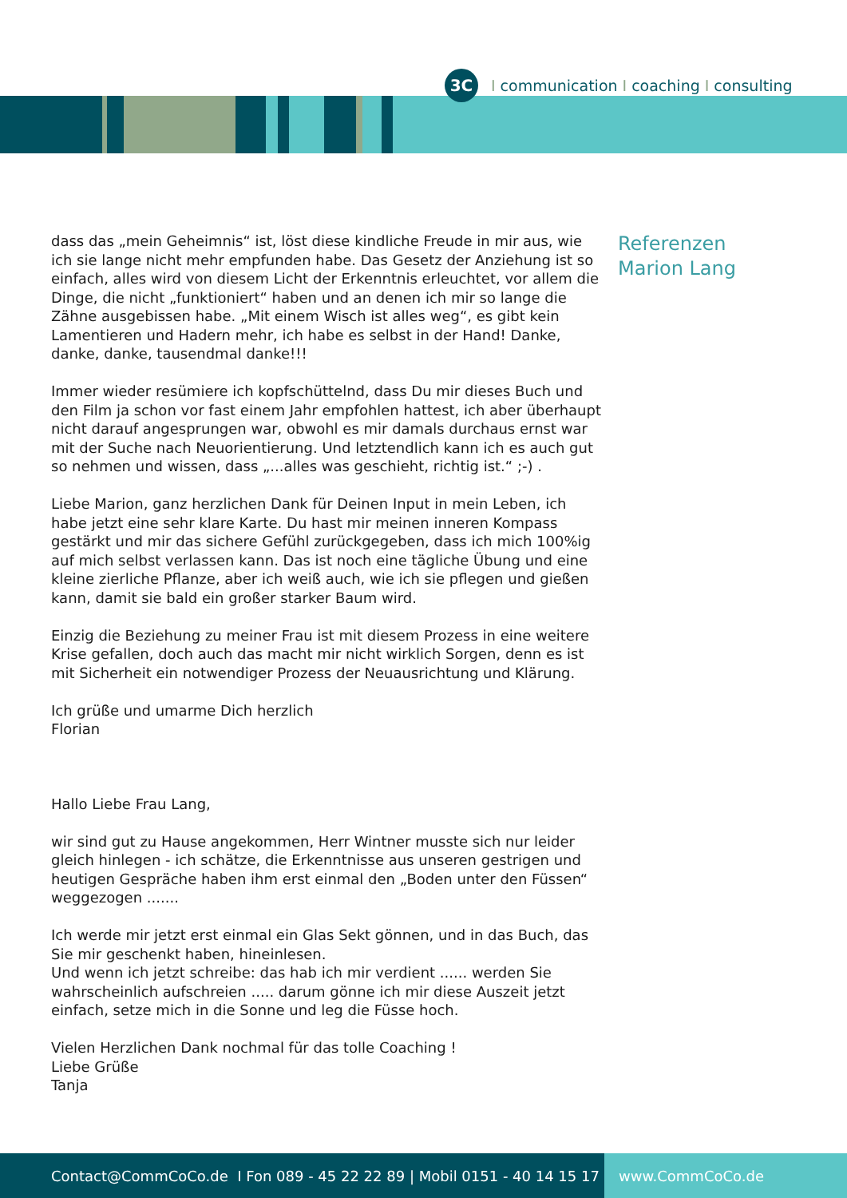3C I communication I coaching I consulting
dass das „mein Geheimnis“ ist, löst diese kindliche Freude in mir aus, wie ich sie lange nicht mehr empfunden habe. Das Gesetz der Anziehung ist so einfach, alles wird von diesem Licht der Erkenntnis erleuchtet, vor allem die Dinge, die nicht „funktioniert“ haben und an denen ich mir so lange die Zähne ausgebissen habe. „Mit einem Wisch ist alles weg“, es gibt kein Lamentieren und Hadern mehr, ich habe es selbst in der Hand! Danke, danke, danke, tausendmal danke!!!
Immer wieder resümiere ich kopfschüttelnd, dass Du mir dieses Buch und den Film ja schon vor fast einem Jahr empfohlen hattest, ich aber überhaupt nicht darauf angesprungen war, obwohl es mir damals durchaus ernst war mit der Suche nach Neuorientierung. Und letztendlich kann ich es auch gut so nehmen und wissen, dass „...alles was geschieht, richtig ist.“ ;-) .
Liebe Marion, ganz herzlichen Dank für Deinen Input in mein Leben, ich habe jetzt eine sehr klare Karte. Du hast mir meinen inneren Kompass gestärkt und mir das sichere Gefühl zurückgegeben, dass ich mich 100%ig auf mich selbst verlassen kann. Das ist noch eine tägliche Übung und eine kleine zierliche Pflanze, aber ich weiß auch, wie ich sie pflegen und gießen kann, damit sie bald ein großer starker Baum wird.
Einzig die Beziehung zu meiner Frau ist mit diesem Prozess in eine weitere Krise gefallen, doch auch das macht mir nicht wirklich Sorgen, denn es ist mit Sicherheit ein notwendiger Prozess der Neuausrichtung und Klärung.
Ich grüße und umarme Dich herzlich
Florian
Hallo Liebe Frau Lang,
wir sind gut zu Hause angekommen, Herr Wintner musste sich nur leider gleich hinlegen - ich schätze, die Erkenntnisse aus unseren gestrigen und heutigen Gespräche haben ihm erst einmal den „Boden unter den Füssen“ weggezogen .......
Ich werde mir jetzt erst einmal ein Glas Sekt gönnen, und in das Buch, das Sie mir geschenkt haben, hineinlesen.
Und wenn ich jetzt schreibe: das hab ich mir verdient ...... werden Sie wahrscheinlich aufschreien ..... darum gönne ich mir diese Auszeit jetzt einfach, setze mich in die Sonne und leg die Füsse hoch.
Vielen Herzlichen Dank nochmal für das tolle Coaching !
Liebe Grüße
Tanja
Referenzen
Marion Lang
Contact@CommCoCo.de I Fon 089 - 45 22 22 89 | Mobil 0151 - 40 14 15 17
www.CommCoCo.de